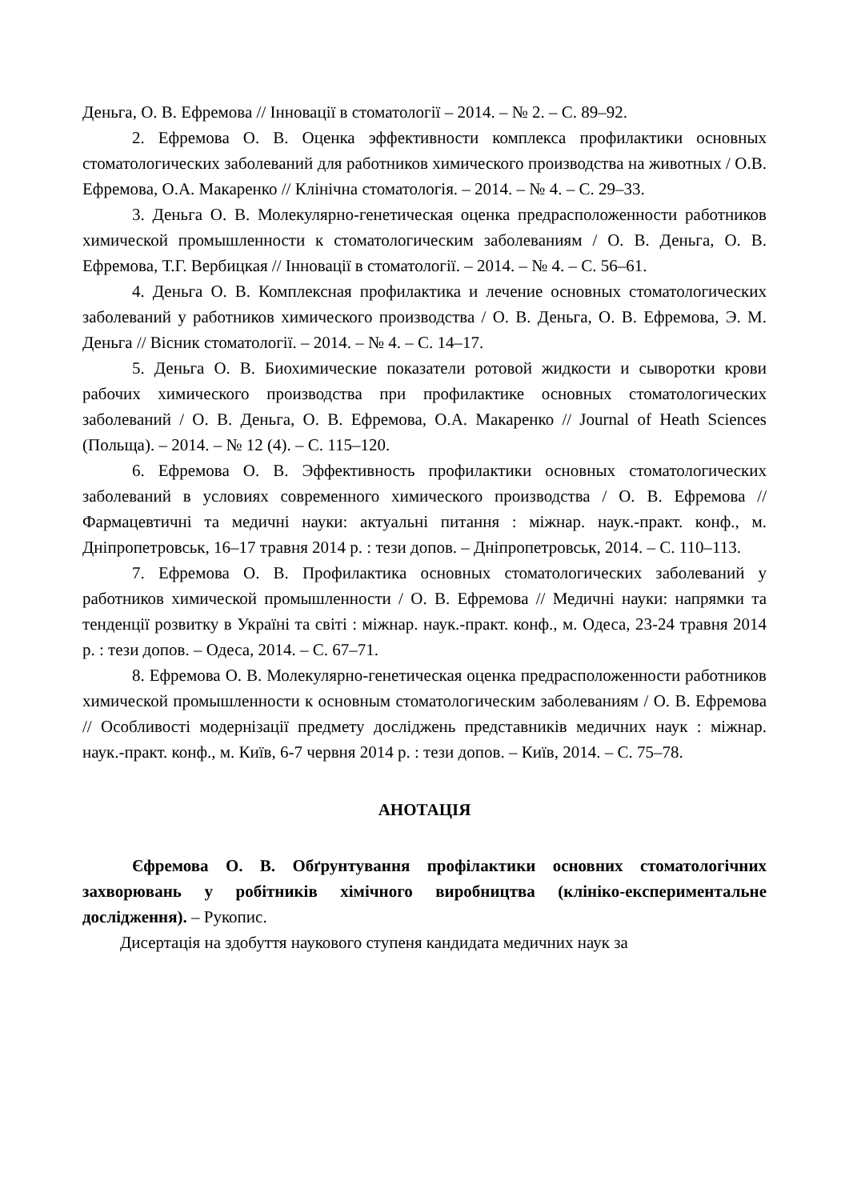Деньга, О. В. Ефремова // Інновації в стоматології – 2014. – № 2. – С. 89–92.
2. Ефремова О. В. Оценка эффективности комплекса профилактики основных стоматологических заболеваний для работников химического производства на животных / О.В. Ефремова, О.А. Макаренко // Клінічна стоматологія. – 2014. – № 4. – С. 29–33.
3. Деньга О. В. Молекулярно-генетическая оценка предрасположенности работников химической промышленности к стоматологическим заболеваниям / О. В. Деньга, О. В. Ефремова, Т.Г. Вербицкая // Інновації в стоматології. – 2014. – № 4. – С. 56–61.
4. Деньга О. В. Комплексная профилактика и лечение основных стоматологических заболеваний у работников химического производства / О. В. Деньга, О. В. Ефремова, Э. М. Деньга // Вісник стоматології. – 2014. – № 4. – С. 14–17.
5. Деньга О. В. Биохимические показатели ротовой жидкости и сыворотки крови рабочих химического производства при профилактике основных стоматологических заболеваний / О. В. Деньга, О. В. Ефремова, О.А. Макаренко // Journal of Heath Sciences (Польща). – 2014. – № 12 (4). – С. 115–120.
6. Ефремова О. В. Эффективность профилактики основных стоматологических заболеваний в условиях современного химического производства / О. В. Ефремова // Фармацевтичні та медичні науки: актуальні питання : міжнар. наук.-практ. конф., м. Дніпропетровськ, 16–17 травня 2014 р. : тези допов. – Дніпропетровськ, 2014. – С. 110–113.
7. Ефремова О. В. Профилактика основных стоматологических заболеваний у работников химической промышленности / О. В. Ефремова // Медичні науки: напрямки та тенденції розвитку в Україні та світі : міжнар. наук.-практ. конф., м. Одеса, 23-24 травня 2014 р. : тези допов. – Одеса, 2014. – С. 67–71.
8. Ефремова О. В. Молекулярно-генетическая оценка предрасположенности работников химической промышленности к основным стоматологическим заболеваниям / О. В. Ефремова // Особливості модернізації предмету досліджень представників медичних наук : міжнар. наук.-практ. конф., м. Київ, 6-7 червня 2014 р. : тези допов. – Київ, 2014. – С. 75–78.
АНОТАЦІЯ
Єфремова О. В. Обґрунтування профілактики основних стоматологічних захворювань у робітників хімічного виробництва (клініко-експериментальне дослідження). – Рукопис.
Дисертація на здобуття наукового ступеня кандидата медичних наук за